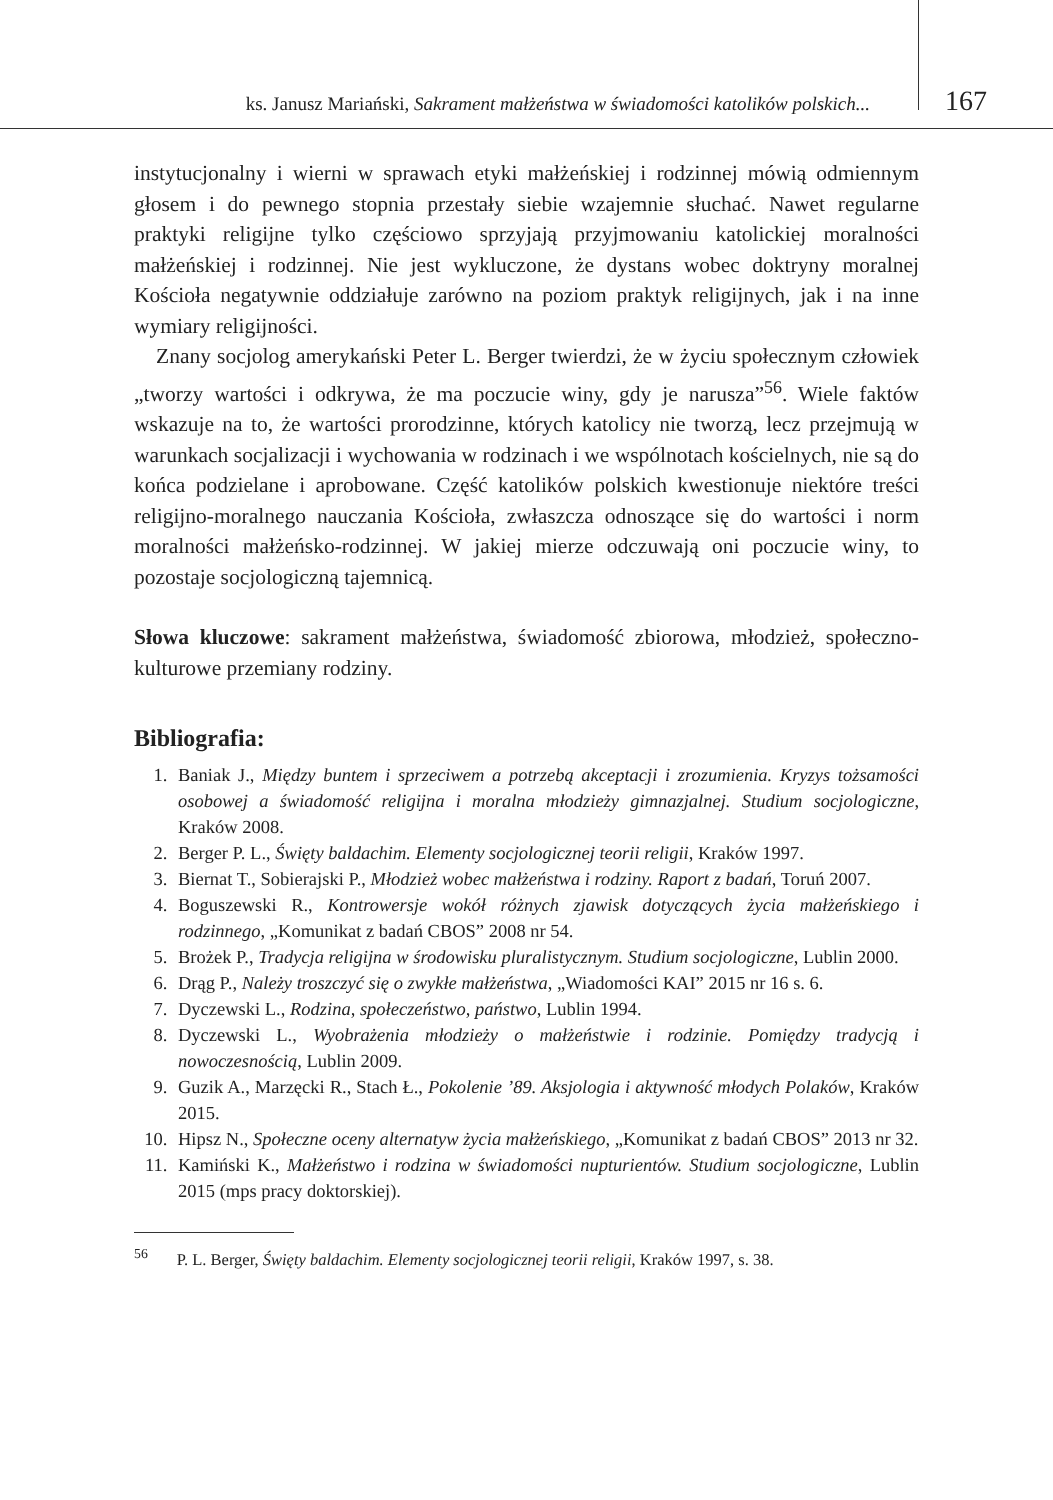ks. Janusz Mariański, Sakrament małżeństwa w świadomości katolików polskich...
167
instytucjonalny i wierni w sprawach etyki małżeńskiej i rodzinnej mówią odmiennym głosem i do pewnego stopnia przestały siebie wzajemnie słuchać. Nawet regularne praktyki religijne tylko częściowo sprzyjają przyjmowaniu katolickiej moralności małżeńskiej i rodzinnej. Nie jest wykluczone, że dystans wobec doktryny moralnej Kościoła negatywnie oddziałuje zarówno na poziom praktyk religijnych, jak i na inne wymiary religijności.
Znany socjolog amerykański Peter L. Berger twierdzi, że w życiu społecznym człowiek „tworzy wartości i odkrywa, że ma poczucie winy, gdy je narusza”<sup>56</sup>. Wiele faktów wskazuje na to, że wartości prorodzinne, których katolicy nie tworzą, lecz przejmują w warunkach socjalizacji i wychowania w rodzinach i we wspólnotach kościelnych, nie są do końca podzielane i aprobowane. Część katolików polskich kwestionuje niektóre treści religijno-moralnego nauczania Kościoła, zwłaszcza odnoszące się do wartości i norm moralności małżeńsko-rodzinnej. W jakiej mierze odczuwają oni poczucie winy, to pozostaje socjologiczną tajemnicą.
Słowa kluczowe: sakrament małżeństwa, świadomość zbiorowa, młodzież, społeczno-kulturowe przemiany rodziny.
Bibliografia:
1. Baniak J., Między buntem i sprzeciwem a potrzebą akceptacji i zrozumienia. Kryzys tożsamości osobowej a świadomość religijna i moralna młodzieży gimnazjalnej. Studium socjologiczne, Kraków 2008.
2. Berger P. L., Święty baldachim. Elementy socjologicznej teorii religii, Kraków 1997.
3. Biernat T., Sobierajski P., Młodzież wobec małżeństwa i rodziny. Raport z badań, Toruń 2007.
4. Boguszewski R., Kontrowersje wokół różnych zjawisk dotyczących życia małżeńskiego i rodzinnego, „Komunikat z badań CBOS” 2008 nr 54.
5. Brożek P., Tradycja religijna w środowisku pluralistycznym. Studium socjologiczne, Lublin 2000.
6. Drąg P., Należy troszczyć się o zwykłe małżeństwa, „Wiadomości KAI” 2015 nr 16 s. 6.
7. Dyczewski L., Rodzina, społeczeństwo, państwo, Lublin 1994.
8. Dyczewski L., Wyobrażenia młodzieży o małżeństwie i rodzinie. Pomiędzy tradycją i nowoczesnością, Lublin 2009.
9. Guzik A., Marzęcki R., Stach Ł., Pokolenie ’89. Aksjologia i aktywność młodych Polaków, Kraków 2015.
10. Hipsz N., Społeczne oceny alternatyw życia małżeńskiego, „Komunikat z badań CBOS” 2013 nr 32.
11. Kamiński K., Małżeństwo i rodzina w świadomości nupturientów. Studium socjologiczne, Lublin 2015 (mps pracy doktorskiej).
<sup>56</sup> P. L. Berger, Święty baldachim. Elementy socjologicznej teorii religii, Kraków 1997, s. 38.